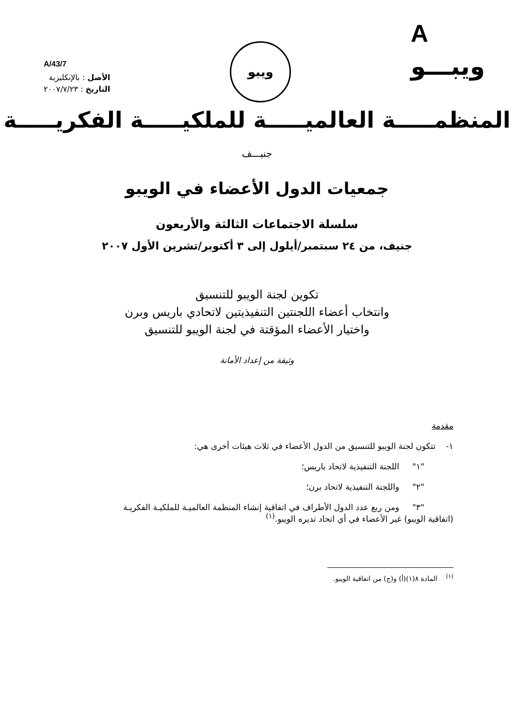A/43/7
الأصل : بالإنكليزية
التاريخ : ٢٠٠٧/٧/٢٣
ويبو
A
ويبـــو
المنظمـــــة العالميـــــة للملكيـــــة الفكريـــــة
جنيـــف
جمعيات الدول الأعضاء في الويبو
سلسلة الاجتماعات الثالثة والأربعون
جنيف، من ٢٤ سبتمبر/أيلول إلى ٣ أكتوبر/تشرين الأول ٢٠٠٧
تكوين لجنة الويبو للتنسيق
وانتخاب أعضاء اللجنتين التنفيذيتين لاتحادي باريس وبرن
واختيار الأعضاء المؤقتة في لجنة الويبو للتنسيق
وثيقة من إعداد الأمانة
مقدمة
١- تتكون لجنة الويبو للتنسيق من الدول الأعضاء في ثلاث هيئات أخرى هي:
"١" اللجنة التنفيذية لاتحاد باريس؛
"٢" واللجنة التنفيذية لاتحاد برن؛
"٣" ومن ربع عدد الدول الأطراف في اتفاقية إنشاء المنظمة العالميـة للملكيـة الفكريـة
(اتفاقية الويبو) غير الأعضاء في أي اتحاد تديره الويبو.<sup>(١)</sup>
<sup>(١)</sup> المادة ٨(١)(أ) و(ج) من اتفاقية الويبو.